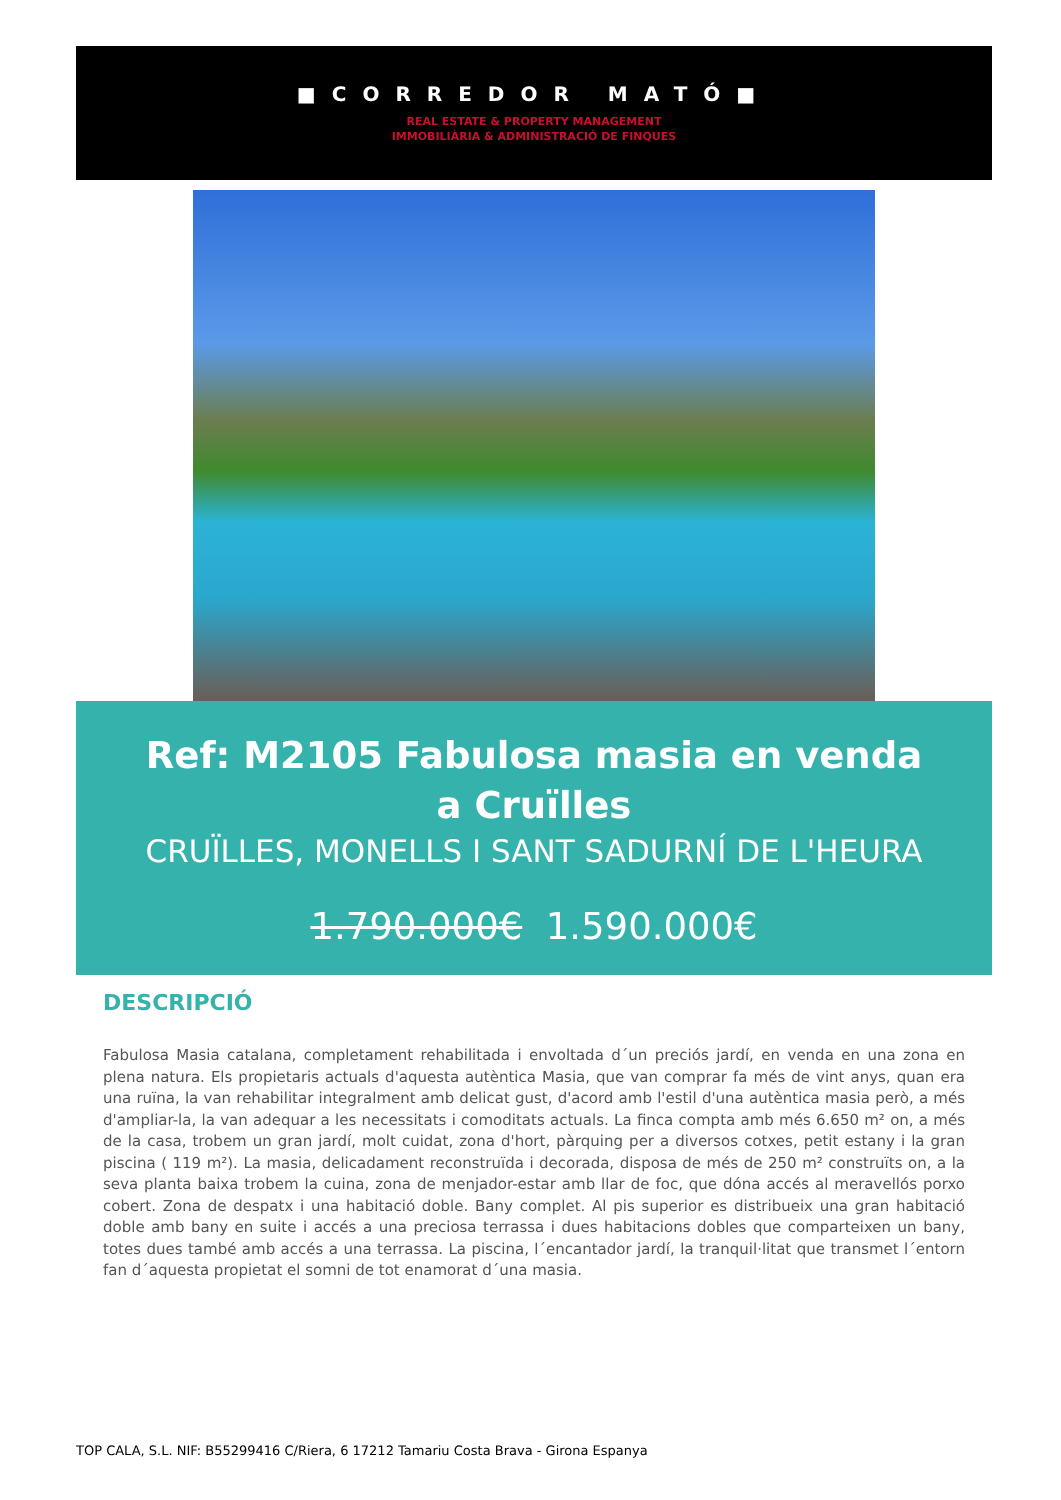■CORREDOR MATÓ■
REAL ESTATE & PROPERTY MANAGEMENT
IMMOBILIÀRIA & ADMINISTRACIÓ DE FINQUES
Ref: M2105 Fabulosa masia en venda a Cruïlles
CRUÏLLES, MONELLS I SANT SADURNÍ DE L'HEURA
1.790.000€ 1.590.000€
DESCRIPCIÓ
Fabulosa Masia catalana, completament rehabilitada i envoltada d´un preciós jardí, en venda en una zona en plena natura. Els propietaris actuals d'aquesta autèntica Masia, que van comprar fa més de vint anys, quan era una ruïna, la van rehabilitar integralment amb delicat gust, d'acord amb l'estil d'una autèntica masia però, a més d'ampliar-la, la van adequar a les necessitats i comoditats actuals. La finca compta amb més 6.650 m² on, a més de la casa, trobem un gran jardí, molt cuidat, zona d'hort, pàrquing per a diversos cotxes, petit estany i la gran piscina ( 119 m²). La masia, delicadament reconstruïda i decorada, disposa de més de 250 m² construïts on, a la seva planta baixa trobem la cuina, zona de menjador-estar amb llar de foc, que dóna accés al meravellós porxo cobert. Zona de despatx i una habitació doble. Bany complet. Al pis superior es distribueix una gran habitació doble amb bany en suite i accés a una preciosa terrassa i dues habitacions dobles que comparteixen un bany, totes dues també amb accés a una terrassa. La piscina, l´encantador jardí, la tranquil·litat que transmet l´entorn fan d´aquesta propietat el somni de tot enamorat d´una masia.
TOP CALA, S.L. NIF: B55299416 C/Riera, 6 17212 Tamariu Costa Brava - Girona Espanya